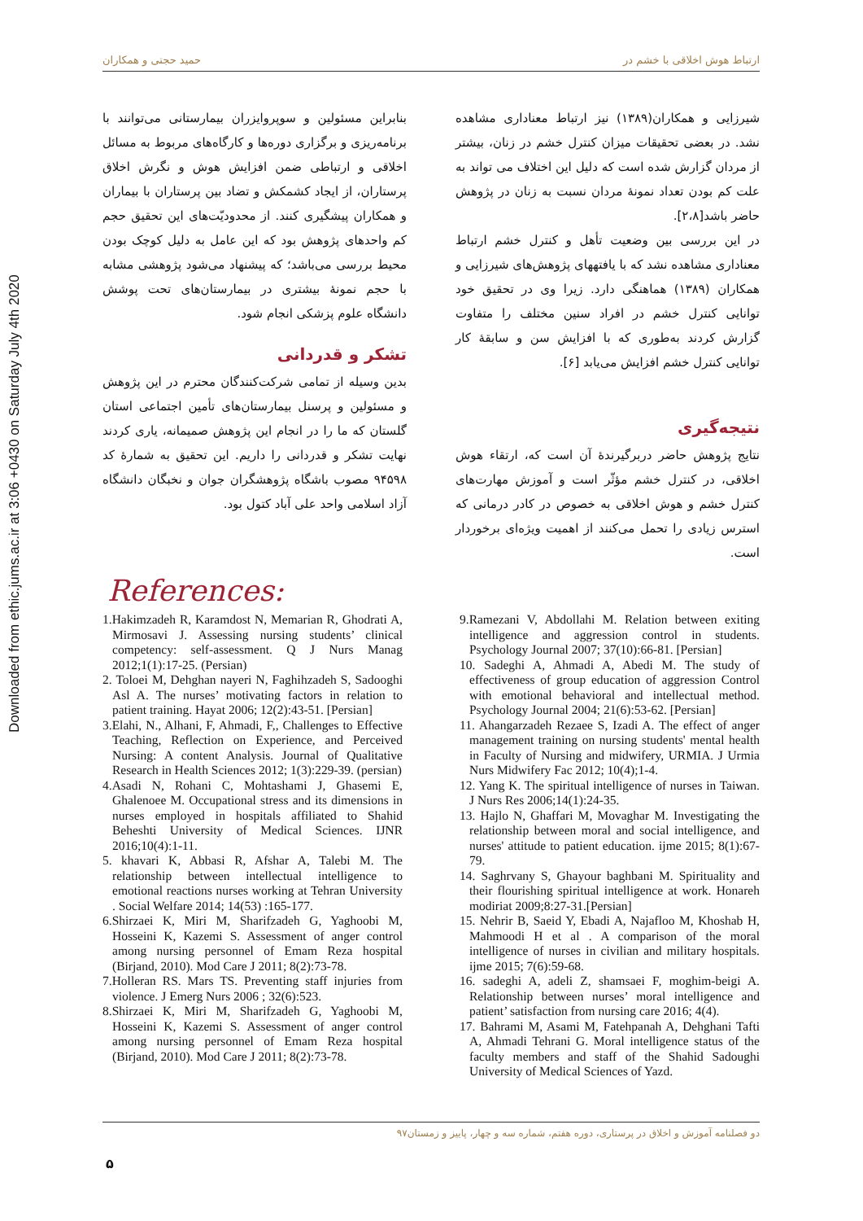Downloaded from ethic.jums.ac.ir at 3:06 +0430 on Saturday July 4th 2020
ارتباط هوش اخلاقی با خشم در حمید حجتی و همکاران
شیرزایی و همکاران(۱۳۸۹) نیز ارتباط معناداری مشاهده نشد. در بعضی تحقیقات میزان کنترل خشم در زنان، بیشتر از مردان گزارش شده است که دلیل این اختلاف می تواند به علت کم بودن تعداد نمونهٔ مردان نسبت به زنان در پژوهش حاضر باشد[۲،۸].
در این بررسی بین وضعیت تأهل و کنترل خشم ارتباط معناداری مشاهده نشد که با یافتههای پژوهش‌های شیرزایی و همکاران (۱۳۸۹) هماهنگی دارد. زیرا وی در تحقیق خود توانایی کنترل خشم در افراد سنین مختلف را متفاوت گزارش کردند به‌طوری که با افزایش سن و سابقهٔ کار توانایی کنترل خشم افزایش می‌یابد [۶].
نتیجه‌گیری
نتایج پژوهش حاضر دربرگیرندهٔ آن است که، ارتقاء هوش اخلاقی، در کنترل خشم مؤثّر است و آموزش مهارت‌های کنترل خشم و هوش اخلاقی به خصوص در کادر درمانی که استرس زیادی را تحمل می‌کنند از اهمیت ویژه‌ای برخوردار است.
بنابراین مسئولین و سوپروایزران بیمارستانی می‌توانند با برنامه‌ریزی و برگزاری دوره‌ها و کارگاه‌های مربوط به مسائل اخلاقی و ارتباطی ضمن افزایش هوش و نگرش اخلاق پرستاران، از ایجاد کشمکش و تضاد بین پرستاران با بیماران و همکاران پیشگیری کنند. از محدودیّت‌های این تحقیق حجم کم واحدهای پژوهش بود که این عامل به دلیل کوچک بودن محیط بررسی می‌باشد؛ که پیشنهاد می‌شود پژوهشی مشابه با حجم نمونهٔ بیشتری در بیمارستان‌های تحت پوشش دانشگاه علوم پزشکی انجام شود.
تشکر و قدردانی
بدین وسیله از تمامی شرکت‌کنندگان محترم در این پژوهش و مسئولین و پرسنل بیمارستان‌های تأمین اجتماعی استان گلستان که ما را در انجام این پژوهش صمیمانه، یاری کردند نهایت تشکر و قدردانی را داریم. این تحقیق به شمارهٔ کد ۹۴۵۹۸ مصوب باشگاه پژوهشگران جوان و نخبگان دانشگاه آزاد اسلامی واحد علی آباد کتول بود.
References:
1.Hakimzadeh R, Karamdost N, Memarian R, Ghodrati A, Mirmosavi J. Assessing nursing students’ clinical competency: self-assessment. Q J Nurs Manag 2012;1(1):17-25. (Persian)
2. Toloei M, Dehghan nayeri N, Faghihzadeh S, Sadooghi Asl A. The nurses’ motivating factors in relation to patient training. Hayat 2006; 12(2):43-51. [Persian]
3.Elahi, N., Alhani, F, Ahmadi, F,, Challenges to Effective Teaching, Reflection on Experience, and Perceived Nursing: A content Analysis. Journal of Qualitative Research in Health Sciences 2012; 1(3):229-39. (persian)
4.Asadi N, Rohani C, Mohtashami J, Ghasemi E, Ghalenoee M. Occupational stress and its dimensions in nurses employed in hospitals affiliated to Shahid Beheshti University of Medical Sciences. IJNR 2016;10(4):1-11.
5. khavari K, Abbasi R, Afshar A, Talebi M. The relationship between intellectual intelligence to emotional reactions nurses working at Tehran University . Social Welfare 2014; 14(53) :165-177.
6.Shirzaei K, Miri M, Sharifzadeh G, Yaghoobi M, Hosseini K, Kazemi S. Assessment of anger control among nursing personnel of Emam Reza hospital (Birjand, 2010). Mod Care J 2011; 8(2):73-78.
7.Holleran RS. Mars TS. Preventing staff injuries from violence. J Emerg Nurs 2006 ; 32(6):523.
8.Shirzaei K, Miri M, Sharifzadeh G, Yaghoobi M, Hosseini K, Kazemi S. Assessment of anger control among nursing personnel of Emam Reza hospital (Birjand, 2010). Mod Care J 2011; 8(2):73-78.
9.Ramezani V, Abdollahi M. Relation between exiting intelligence and aggression control in students. Psychology Journal 2007; 37(10):66-81. [Persian]
10. Sadeghi A, Ahmadi A, Abedi M. The study of effectiveness of group education of aggression Control with emotional behavioral and intellectual method. Psychology Journal 2004; 21(6):53-62. [Persian]
11. Ahangarzadeh Rezaee S, Izadi A. The effect of anger management training on nursing students' mental health in Faculty of Nursing and midwifery, URMIA. J Urmia Nurs Midwifery Fac 2012; 10(4);1-4.
12. Yang K. The spiritual intelligence of nurses in Taiwan. J Nurs Res 2006;14(1):24-35.
13. Hajlo N, Ghaffari M, Movaghar M. Investigating the relationship between moral and social intelligence, and nurses' attitude to patient education. ijme 2015; 8(1):67-79.
14. Saghrvany S, Ghayour baghbani M. Spirituality and their flourishing spiritual intelligence at work. Honareh modiriat 2009;8:27-31.[Persian]
15. Nehrir B, Saeid Y, Ebadi A, Najafloo M, Khoshab H, Mahmoodi H et al . A comparison of the moral intelligence of nurses in civilian and military hospitals. ijme 2015; 7(6):59-68.
16. sadeghi A, adeli Z, shamsaei F, moghim-beigi A. Relationship between nurses’ moral intelligence and patient’ satisfaction from nursing care 2016; 4(4).
17. Bahrami M, Asami M, Fatehpanah A, Dehghani Tafti A, Ahmadi Tehrani G. Moral intelligence status of the faculty members and staff of the Shahid Sadoughi University of Medical Sciences of Yazd.
دو فصلنامه آموزش و اخلاق در پرستاری، دوره هفتم، شماره سه و چهار، پاییز و زمستان۹۷
۵